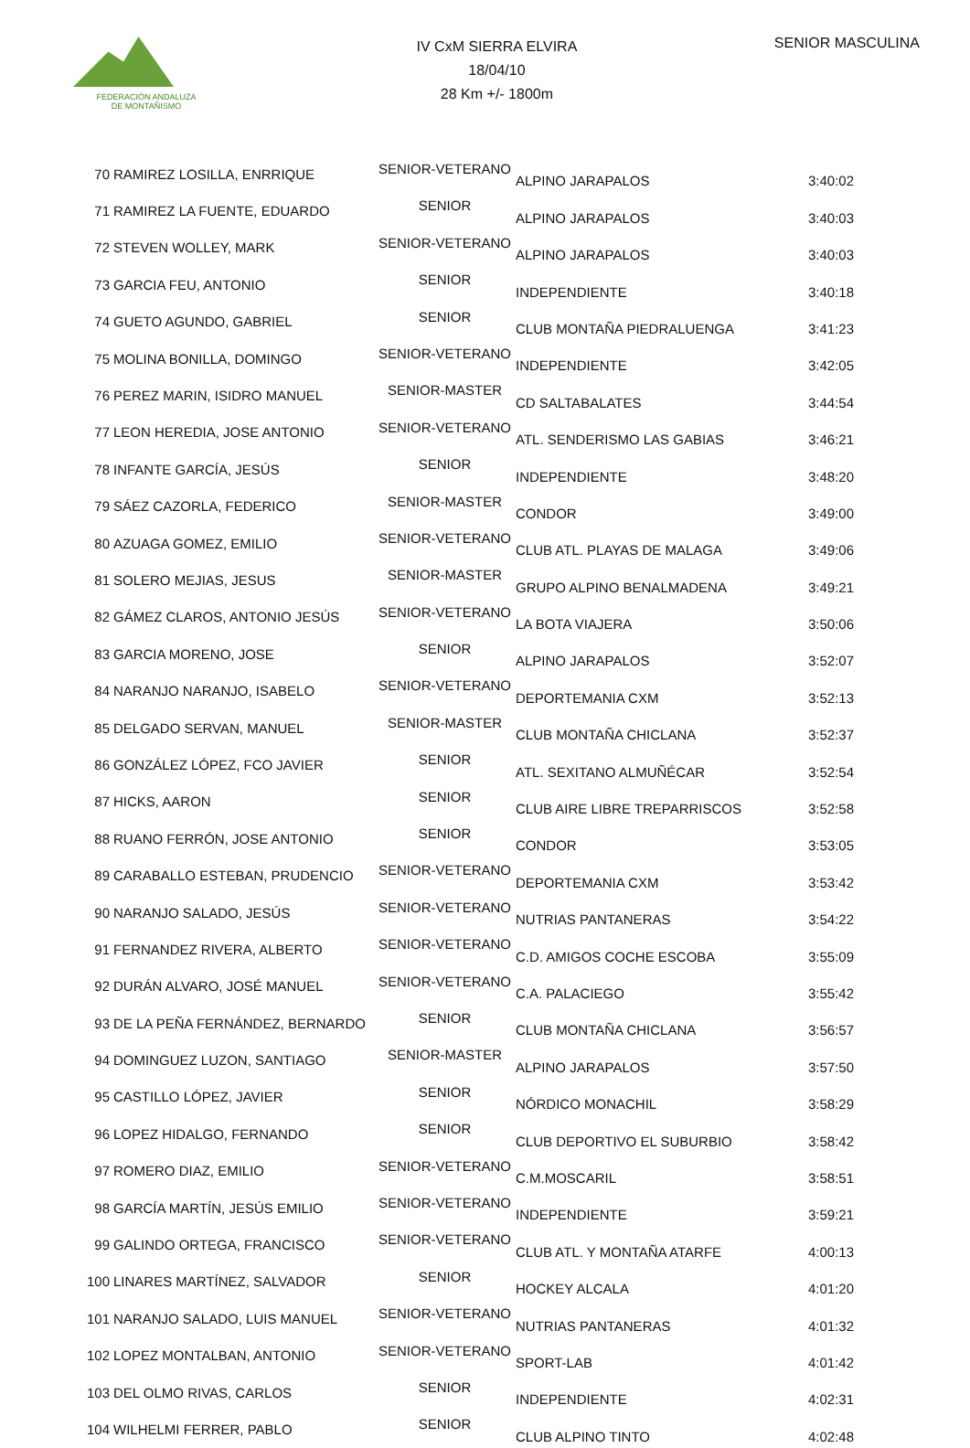FEDERACIÓN ANDALUZA
DE MONTAÑISMO
IV CxM SIERRA ELVIRA
18/04/10
28 Km +/- 1800m
SENIOR MASCULINA
| 70 | RAMIREZ LOSILLA, ENRRIQUE | SENIOR-VETERANO | ALPINO JARAPALOS | 3:40:02 |
| 71 | RAMIREZ LA FUENTE, EDUARDO | SENIOR | ALPINO JARAPALOS | 3:40:03 |
| 72 | STEVEN WOLLEY, MARK | SENIOR-VETERANO | ALPINO JARAPALOS | 3:40:03 |
| 73 | GARCIA FEU, ANTONIO | SENIOR | INDEPENDIENTE | 3:40:18 |
| 74 | GUETO AGUNDO, GABRIEL | SENIOR | CLUB MONTAÑA PIEDRALUENGA | 3:41:23 |
| 75 | MOLINA BONILLA, DOMINGO | SENIOR-VETERANO | INDEPENDIENTE | 3:42:05 |
| 76 | PEREZ MARIN, ISIDRO MANUEL | SENIOR-MASTER | CD SALTABALATES | 3:44:54 |
| 77 | LEON HEREDIA, JOSE ANTONIO | SENIOR-VETERANO | ATL. SENDERISMO LAS GABIAS | 3:46:21 |
| 78 | INFANTE GARCÍA, JESÚS | SENIOR | INDEPENDIENTE | 3:48:20 |
| 79 | SÁEZ CAZORLA, FEDERICO | SENIOR-MASTER | CONDOR | 3:49:00 |
| 80 | AZUAGA GOMEZ, EMILIO | SENIOR-VETERANO | CLUB ATL. PLAYAS DE MALAGA | 3:49:06 |
| 81 | SOLERO MEJIAS, JESUS | SENIOR-MASTER | GRUPO ALPINO BENALMADENA | 3:49:21 |
| 82 | GÁMEZ CLAROS, ANTONIO JESÚS | SENIOR-VETERANO | LA BOTA VIAJERA | 3:50:06 |
| 83 | GARCIA MORENO, JOSE | SENIOR | ALPINO JARAPALOS | 3:52:07 |
| 84 | NARANJO NARANJO, ISABELO | SENIOR-VETERANO | DEPORTEMANIA CXM | 3:52:13 |
| 85 | DELGADO SERVAN, MANUEL | SENIOR-MASTER | CLUB MONTAÑA CHICLANA | 3:52:37 |
| 86 | GONZÁLEZ LÓPEZ, FCO JAVIER | SENIOR | ATL. SEXITANO ALMUÑÉCAR | 3:52:54 |
| 87 | HICKS, AARON | SENIOR | CLUB AIRE LIBRE TREPARRISCOS | 3:52:58 |
| 88 | RUANO FERRÓN, JOSE ANTONIO | SENIOR | CONDOR | 3:53:05 |
| 89 | CARABALLO ESTEBAN, PRUDENCIO | SENIOR-VETERANO | DEPORTEMANIA CXM | 3:53:42 |
| 90 | NARANJO SALADO, JESÚS | SENIOR-VETERANO | NUTRIAS PANTANERAS | 3:54:22 |
| 91 | FERNANDEZ RIVERA, ALBERTO | SENIOR-VETERANO | C.D. AMIGOS COCHE ESCOBA | 3:55:09 |
| 92 | DURÁN ALVARO, JOSÉ MANUEL | SENIOR-VETERANO | C.A. PALACIEGO | 3:55:42 |
| 93 | DE LA PEÑA FERNÁNDEZ, BERNARDO | SENIOR | CLUB MONTAÑA CHICLANA | 3:56:57 |
| 94 | DOMINGUEZ LUZON, SANTIAGO | SENIOR-MASTER | ALPINO JARAPALOS | 3:57:50 |
| 95 | CASTILLO LÓPEZ, JAVIER | SENIOR | NÓRDICO MONACHIL | 3:58:29 |
| 96 | LOPEZ HIDALGO, FERNANDO | SENIOR | CLUB DEPORTIVO EL SUBURBIO | 3:58:42 |
| 97 | ROMERO DIAZ, EMILIO | SENIOR-VETERANO | C.M.MOSCARIL | 3:58:51 |
| 98 | GARCÍA MARTÍN, JESÚS EMILIO | SENIOR-VETERANO | INDEPENDIENTE | 3:59:21 |
| 99 | GALINDO ORTEGA, FRANCISCO | SENIOR-VETERANO | CLUB ATL. Y MONTAÑA ATARFE | 4:00:13 |
| 100 | LINARES MARTÍNEZ, SALVADOR | SENIOR | HOCKEY ALCALA | 4:01:20 |
| 101 | NARANJO SALADO, LUIS MANUEL | SENIOR-VETERANO | NUTRIAS PANTANERAS | 4:01:32 |
| 102 | LOPEZ MONTALBAN, ANTONIO | SENIOR-VETERANO | SPORT-LAB | 4:01:42 |
| 103 | DEL OLMO RIVAS, CARLOS | SENIOR | INDEPENDIENTE | 4:02:31 |
| 104 | WILHELMI FERRER, PABLO | SENIOR | CLUB ALPINO TINTO | 4:02:48 |